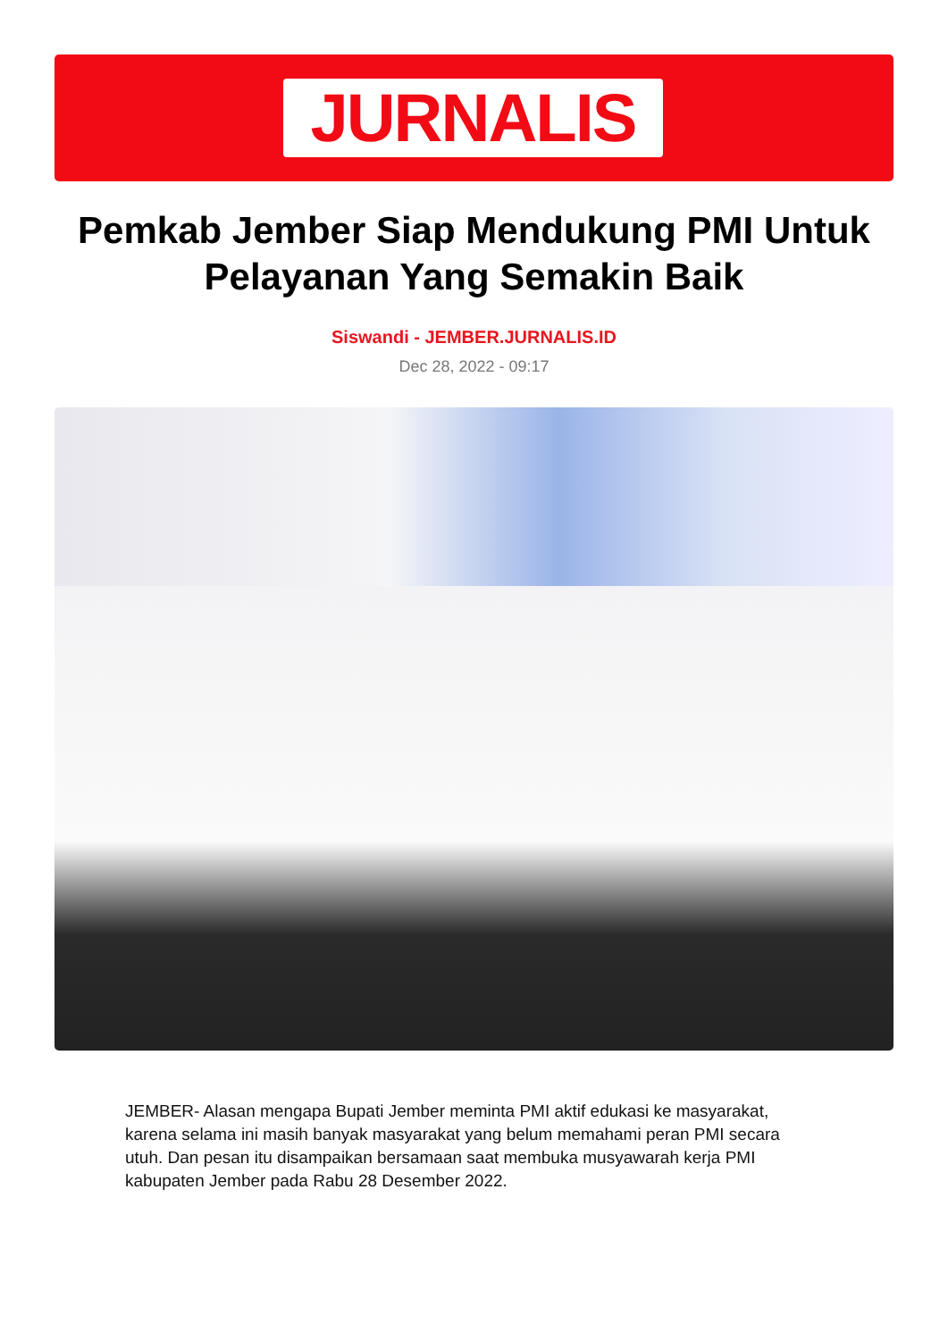JURNALIS
Pemkab Jember Siap Mendukung PMI Untuk Pelayanan Yang Semakin Baik
Siswandi - JEMBER.JURNALIS.ID
Dec 28, 2022 - 09:17
JEMBER- Alasan mengapa Bupati Jember meminta PMI aktif edukasi ke masyarakat, karena selama ini masih banyak masyarakat yang belum memahami peran PMI secara utuh. Dan pesan itu disampaikan bersamaan saat membuka musyawarah kerja PMI kabupaten Jember pada Rabu 28 Desember 2022.